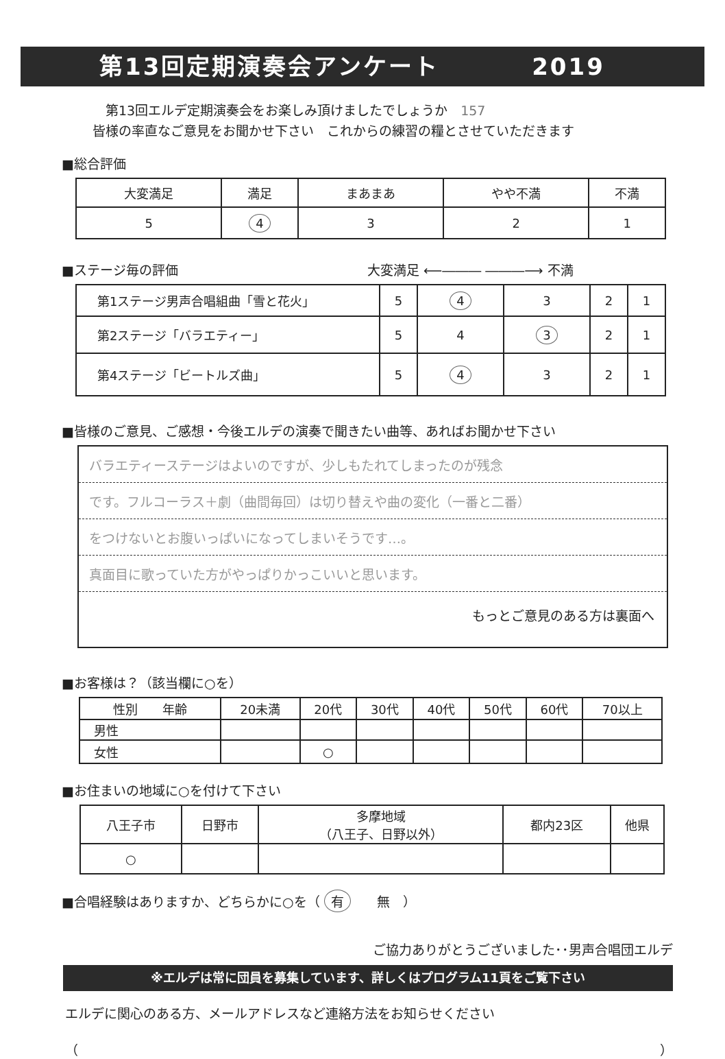第13回定期演奏会アンケート 2019
　第13回エルデ定期演奏会をお楽しみ頂けましたでしょうか　157
皆様の率直なご意見をお聞かせ下さい　これからの練習の糧とさせていただきます
■総合評価
| 大変満足 | 満足 | まあまあ | やや不満 | 不満 |
| 5 | 4 | 3 | 2 | 1 |
■ステージ毎の評価 大変満足 ⟵――― ―――⟶ 不満
| 第1ステージ男声合唱組曲「雪と花火」 | 5 | 4 | 3 | 2 | 1 |
| 第2ステージ「バラエティー」 | 5 | 4 | 3 | 2 | 1 |
| 第4ステージ「ビートルズ曲」 | 5 | 4 | 3 | 2 | 1 |
■皆様のご意見、ご感想・今後エルデの演奏で聞きたい曲等、あればお聞かせ下さい
バラエティーステージはよいのですが、少しもたれてしまったのが残念
です。フルコーラス＋劇（曲間毎回）は切り替えや曲の変化（一番と二番）
をつけないとお腹いっぱいになってしまいそうです…。
真面目に歌っていた方がやっぱりかっこいいと思います。
もっとご意見のある方は裏面へ
■お客様は？（該当欄に○を）
| 性別 年齢 | 20未満 | 20代 | 30代 | 40代 | 50代 | 60代 | 70以上 |
| 男性 | | | | | | | |
| 女性 | | ○ | | | | | |
■お住まいの地域に○を付けて下さい
| 八王子市 | 日野市 | 多摩地域 （八王子、日野以外） | 都内23区 | 他県 |
| ○ | | | | |
■合唱経験はありますか、どちらかに○を（ 有　　無　）
ご協力ありがとうございました･･男声合唱団エルデ
※エルデは常に団員を募集しています、詳しくはプログラム11頁をご覧下さい
エルデに関心のある方、メールアドレスなど連絡方法をお知らせください
（ ）